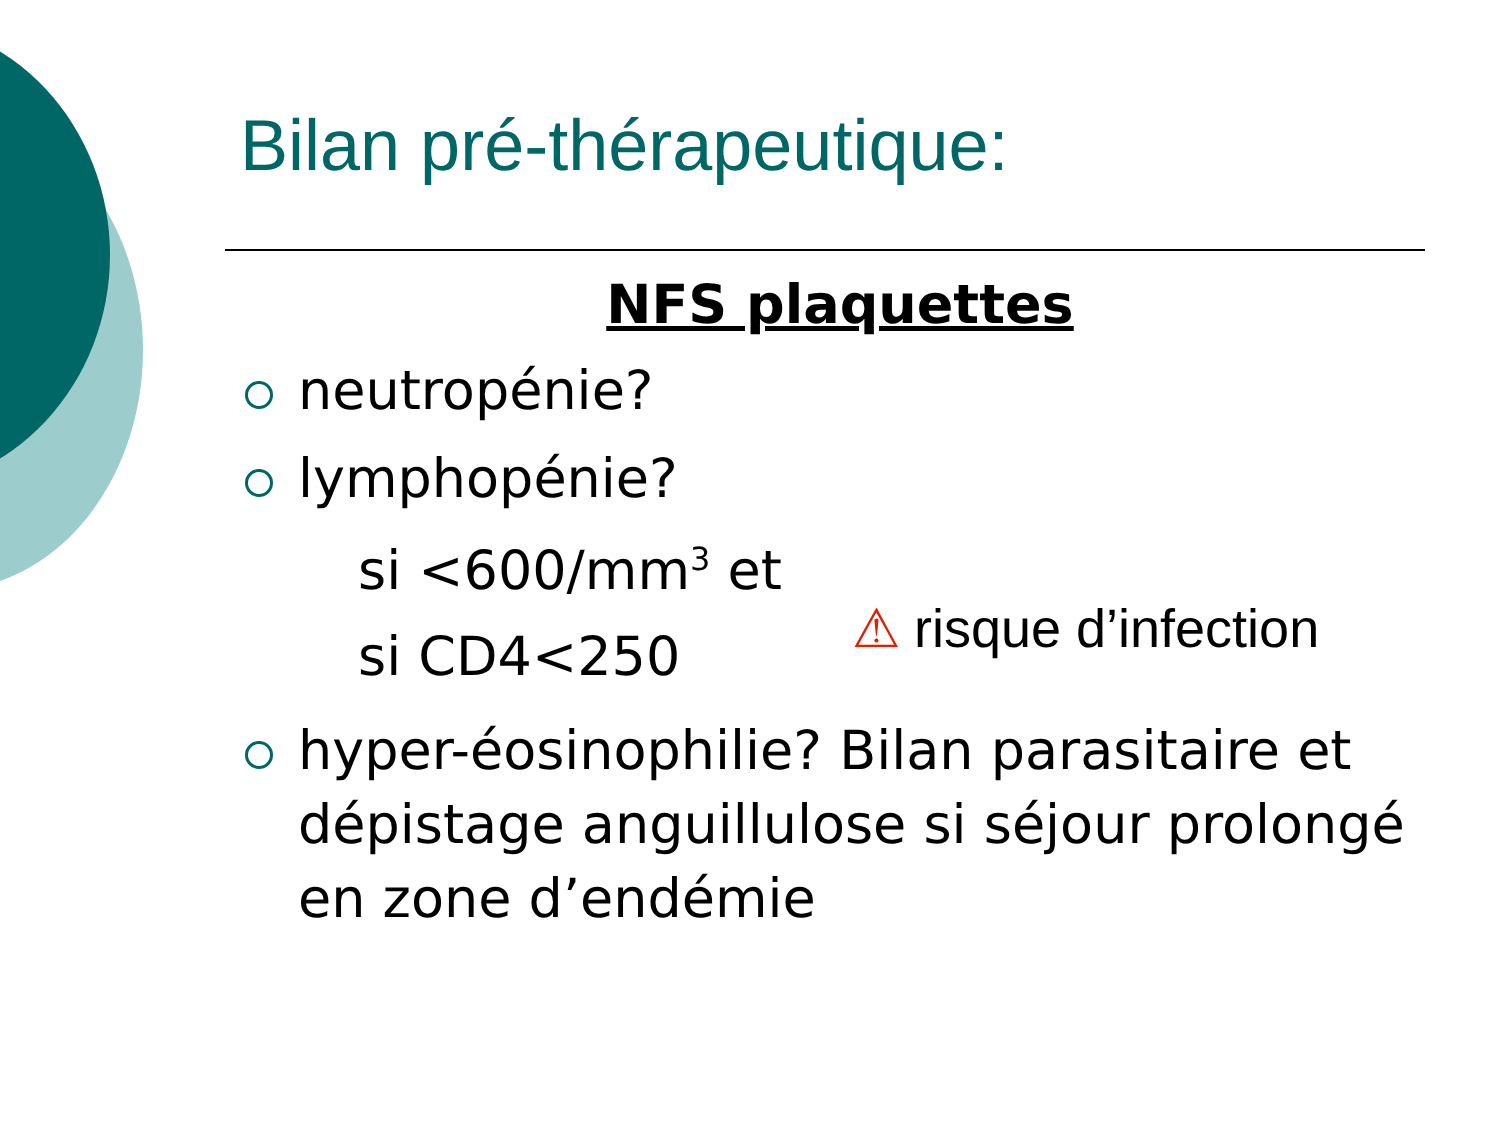Bilan pré-thérapeutique:
NFS plaquettes
neutropénie?
lymphopénie?
si <600/mm<sup>3</sup> et
si CD4<250
⚠ risque d’infection
hyper-éosinophilie? Bilan parasitaire et dépistage anguillulose si séjour prolongé en zone d’endémie